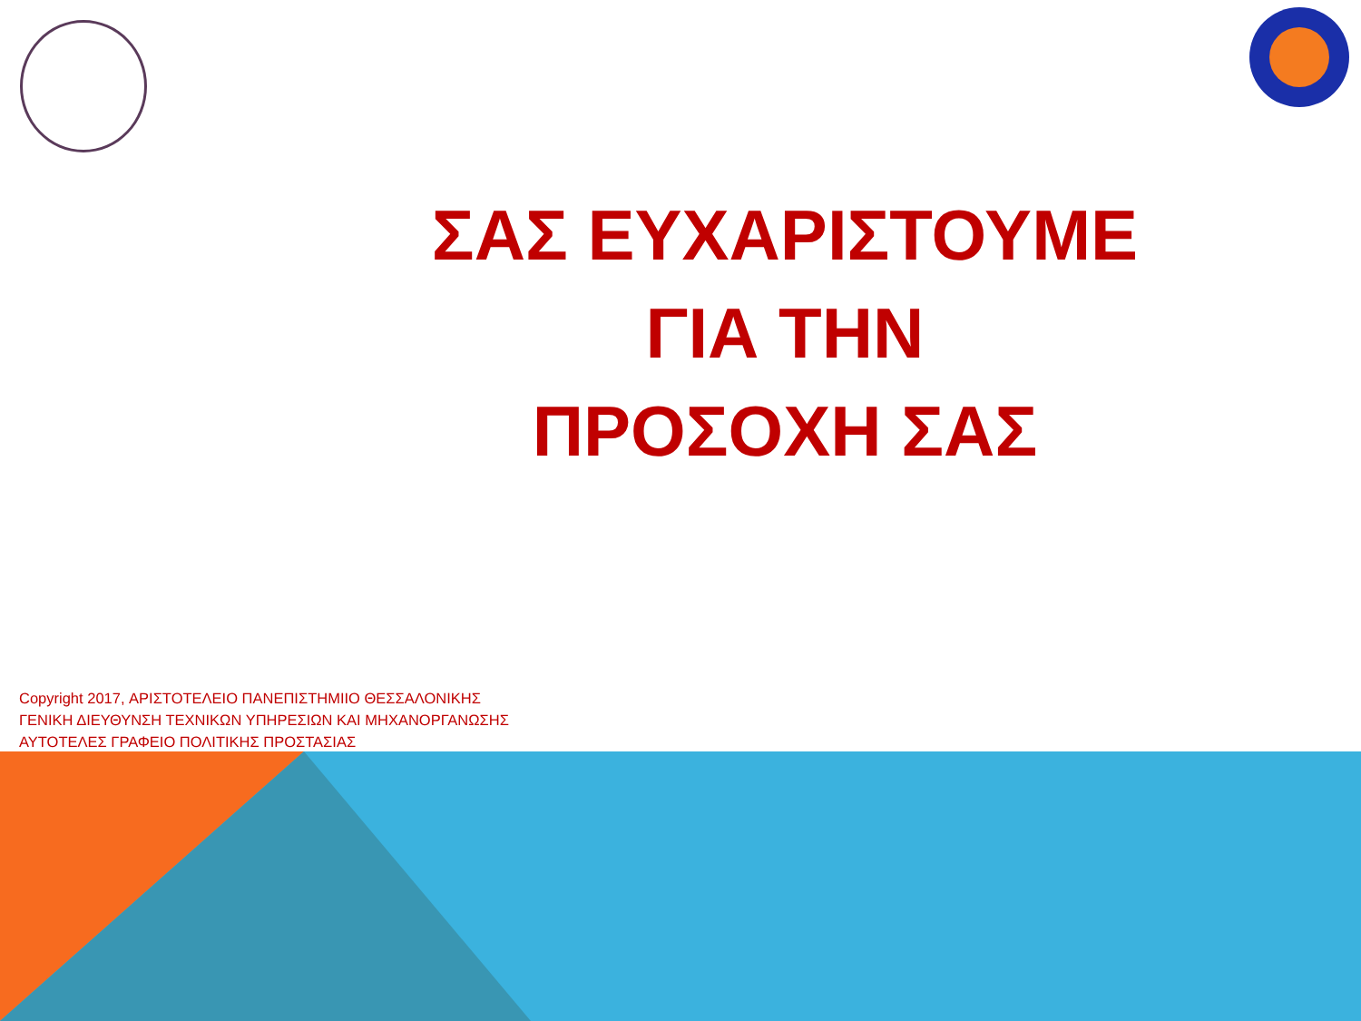ΣΑΣ ΕΥΧΑΡΙΣΤΟΥΜΕ
ΓΙΑ ΤΗΝ
ΠΡΟΣΟΧΗ ΣΑΣ
Copyright 2017, ΑΡΙΣΤΟΤΕΛΕΙΟ ΠΑΝΕΠΙΣΤΗΜΙΙΟ ΘΕΣΣΑΛΟΝΙΚΗΣ
ΓΕΝΙΚΗ ΔΙΕΥΘΥΝΣΗ ΤΕΧΝΙΚΩΝ ΥΠΗΡΕΣΙΩΝ ΚΑΙ ΜΗΧΑΝΟΡΓΑΝΩΣΗΣ
ΑΥΤΟΤΕΛΕΣ ΓΡΑΦΕΙΟ ΠΟΛΙΤΙΚΗΣ ΠΡΟΣΤΑΣΙΑΣ